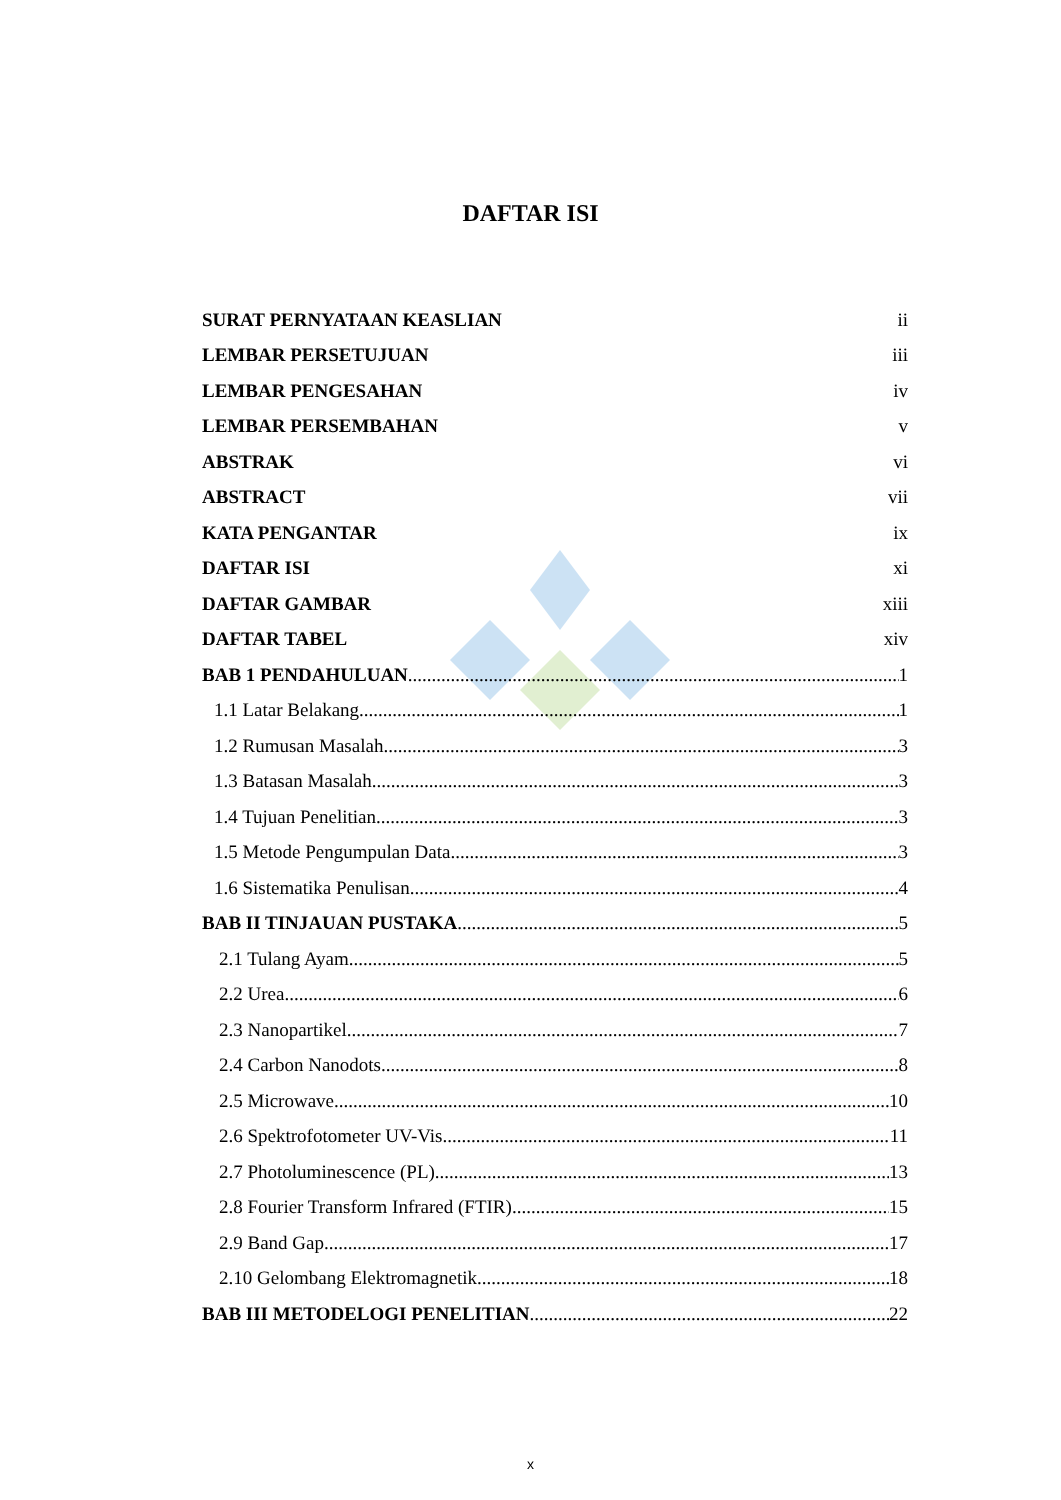DAFTAR ISI
SURAT PERNYATAAN KEASLIAN ii
LEMBAR PERSETUJUAN iii
LEMBAR PENGESAHAN iv
LEMBAR PERSEMBAHAN v
ABSTRAK vi
ABSTRACT vii
KATA PENGANTAR ix
DAFTAR ISI xi
DAFTAR GAMBAR xiii
DAFTAR TABEL xiv
BAB 1 PENDAHULUAN 1
1.1 Latar Belakang 1
1.2 Rumusan Masalah 3
1.3 Batasan Masalah 3
1.4 Tujuan Penelitian 3
1.5 Metode Pengumpulan Data 3
1.6 Sistematika Penulisan 4
BAB II TINJAUAN PUSTAKA 5
2.1 Tulang Ayam 5
2.2 Urea 6
2.3 Nanopartikel 7
2.4 Carbon Nanodots 8
2.5 Microwave 10
2.6 Spektrofotometer UV-Vis 11
2.7 Photoluminescence (PL) 13
2.8 Fourier Transform Infrared (FTIR) 15
2.9 Band Gap 17
2.10 Gelombang Elektromagnetik 18
BAB III METODELOGI PENELITIAN 22
x